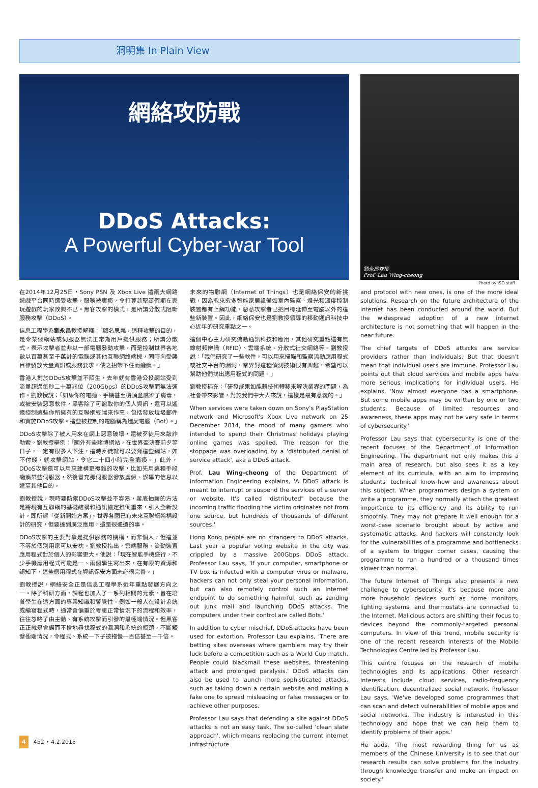洞明集 In Plain View
網絡攻防戰
DDoS Attacks:
A Powerful Cyber-war Tool
劉永昌教授
Prof. Lau Wing-cheong
Photo by ISO staff
在2014年12月25日，Sony PSN 及 Xbox Live 這兩大網路遊戲平台同時遭受攻擊，服務被癱瘓，令打算趁聖誕假期在家玩遊戲的玩家敗興不已。黑客攻擊的模式，是所謂分散式阻斷服務攻擊（DDoS）。
信息工程學系劉永昌教授解釋：「顧名思義，這種攻擊的目的，是令某個網站或伺服器無法正常為用戶提供服務；所謂分散式，表示攻擊者並非以一部電腦發動攻擊，而是控制世界各地數以百萬甚至千萬計的電腦或其他互聯網終端機，同時向受襲目標發放大量資訊或服務要求，使之招架不住而癱瘓。」
香港人對於DDoS攻擊並不陌生，去年就有香港公投網站受到流量超過每秒二十萬兆位（200Gbps）的DDoS攻擊而無法運作。劉教授說：「如果你的電腦、手機甚至機頂盒感染了病毒，或被安裝惡意軟件，黑客除了可盜取你的個人資訊，還可以遙遠控制這些你所擁有的互聯網終端來作惡，包括發放垃圾郵件和實施DDoS攻擊。這些被控制的電腦稱為殭屍電腦（Bot）。」
DDoS攻擊除了被人用來在網上惡意破壞，還被歹徒用來敲詐勒索。劉教授舉例：「國外有些賭博網站，在世界盃決賽前夕等日子，一定有很多人下注，這時歹徒就可以要脅這些網站，如不付錢，就攻擊網站，令它二十四小時完全癱瘓。」此外，DDoS攻擊還可以用來建構更複雜的攻擊，比如先用這種手段癱瘓某些伺服器，然後冒充那伺服器發放虛假、誤導的信息以達至其他目的。
劉教授說，現時要防禦DDoS攻擊並不容易，釜底抽薪的方法是將現有互聯網的基礎結構和通訊協定推倒重來，引入全新設計，即所謂「從新開始方案」。世界各國已有未來互聯網架構設計的研究，但要達到廣泛應用，還是很遙遠的事。
DDoS攻擊的主要對象是提供服務的機構，而非個人，但這並不等於個別用家可以安枕。劉教授指出，雲端服務、流動裝置應用程式對於個人的影響更大。他說：「現在智能手機盛行，不少手機應用程式可能是一、兩個學生寫出來，在有限的資源和認知下，這些應用程式在資訊保安方面未必很完善。」
劉教授說，網絡安全正是信息工程學系近年重點發展方向之一。除了科研方面，課程也加入了一系列相關的元素，旨在培養學生在這方面的專業知識和警覺性。例如一般人在設計系統或編寫程式時，通常會偏重於考慮正常情況下的流程和效率，往往忽略了由主動、有系統攻擊而引發的最極端情況。但黑客正正就是會鍥而不捨地尋找程式的漏洞和系統的瓶頸，不斷觸發極端情況，令程式、系統一下子被拖慢一百倍甚至一千倍。
未來的物聯網（Internet of Things）也是網絡保安的新挑戰，因為愈來愈多智能家居設備如室內監察、燈光和溫度控制裝置都有上網功能，惡意攻擊者已把目標延伸至電腦以外的這些新裝置。因此，網絡保安也是劉教授領導的移動通訊科技中心近年的研究重點之一。
這個中心主力研究流動通訊科技和應用，其他研究重點還有無線射頻辨識（RFID）、雲端系统、分散式社交網絡等。劉教授說：「我們研究了一些軟件，可以用來掃瞄和監察流動應用程式或社交平台的漏洞，業界對這種偵測技術很有興趣，希望可以幫助他們找出應用程式的問題。」
劉教授補充：「研發成果如能藉技術轉移來解決業界的問題，為社會帶來影響，對於我們中大人來說，這樣是最有意義的。」
When services were taken down on Sony's PlayStation network and Microsoft's Xbox Live network on 25 December 2014, the mood of many gamers who intended to spend their Christmas holidays playing online games was spoiled. The reason for the stoppage was overloading by a 'distributed denial of service attack', aka a DDoS attack.
Prof. Lau Wing-cheong of the Department of Information Engineering explains, 'A DDoS attack is meant to interrupt or suspend the services of a server or website. It's called "distributed" because the incoming traffic flooding the victim originates not from one source, but hundreds of thousands of different sources.'
Hong Kong people are no strangers to DDoS attacks. Last year a popular voting website in the city was crippled by a massive 200Gbps DDoS attack. Professor Lau says, 'If your computer, smartphone or TV box is infected with a computer virus or malware, hackers can not only steal your personal information, but can also remotely control such an Internet endpoint to do something harmful, such as sending out junk mail and launching DDoS attacks. The computers under their control are called Bots.'
In addition to cyber mischief, DDoS attacks have been used for extortion. Professor Lau explains, 'There are betting sites overseas where gamblers may try their luck before a competition such as a World Cup match. People could blackmail these websites, threatening attack and prolonged paralysis.' DDoS attacks can also be used to launch more sophisticated attacks, such as taking down a certain website and making a fake one to spread misleading or false messages or to achieve other purposes.
Professor Lau says that defending a site against DDoS attacks is not an easy task. The so-called 'clean slate approach', which means replacing the current internet infrastructure
and protocol with new ones, is one of the more ideal solutions. Research on the future architecture of the internet has been conducted around the world. But the widespread adoption of a new internet architecture is not something that will happen in the near future.
The chief targets of DDoS attacks are service providers rather than individuals. But that doesn't mean that individual users are immune. Professor Lau points out that cloud services and mobile apps have more serious implications for individual users. He explains, 'Now almost everyone has a smartphone. But some mobile apps may be written by one or two students. Because of limited resources and awareness, these apps may not be very safe in terms of cybersecurity.'
Professor Lau says that cybersecurity is one of the recent focuses of the Department of Information Engineering. The department not only makes this a main area of research, but also sees it as a key element of its curricula, with an aim to improving students' technical know-how and awareness about this subject. When programmers design a system or write a programme, they normally attach the greatest importance to its efficiency and its ability to run smoothly. They may not prepare it well enough for a worst-case scenario brought about by active and systematic attacks. And hackers will constantly look for the vulnerabilities of a programme and bottlenecks of a system to trigger corner cases, causing the programme to run a hundred or a thousand times slower than normal.
The future Internet of Things also presents a new challenge to cybersecurity. It's because more and more household devices such as home monitors, lighting systems, and thermostats are connected to the Internet. Malicious actors are shifting their focus to devices beyond the commonly-targeted personal computers. In view of this trend, mobile security is one of the recent research interests of the Mobile Technologies Centre led by Professor Lau.
This centre focuses on the research of mobile technologies and its applications. Other research interests include cloud services, radio-frequency identification, decentralized social network. Professor Lau says, 'We've developed some programmes that can scan and detect vulnerabilities of mobile apps and social networks. The industry is interested in this technology and hope that we can help them to identify problems of their apps.'
He adds, 'The most rewarding thing for us as members of the Chinese University is to see that our research results can solve problems for the industry through knowledge transfer and make an impact on society.'
4 452 • 4.2.2015